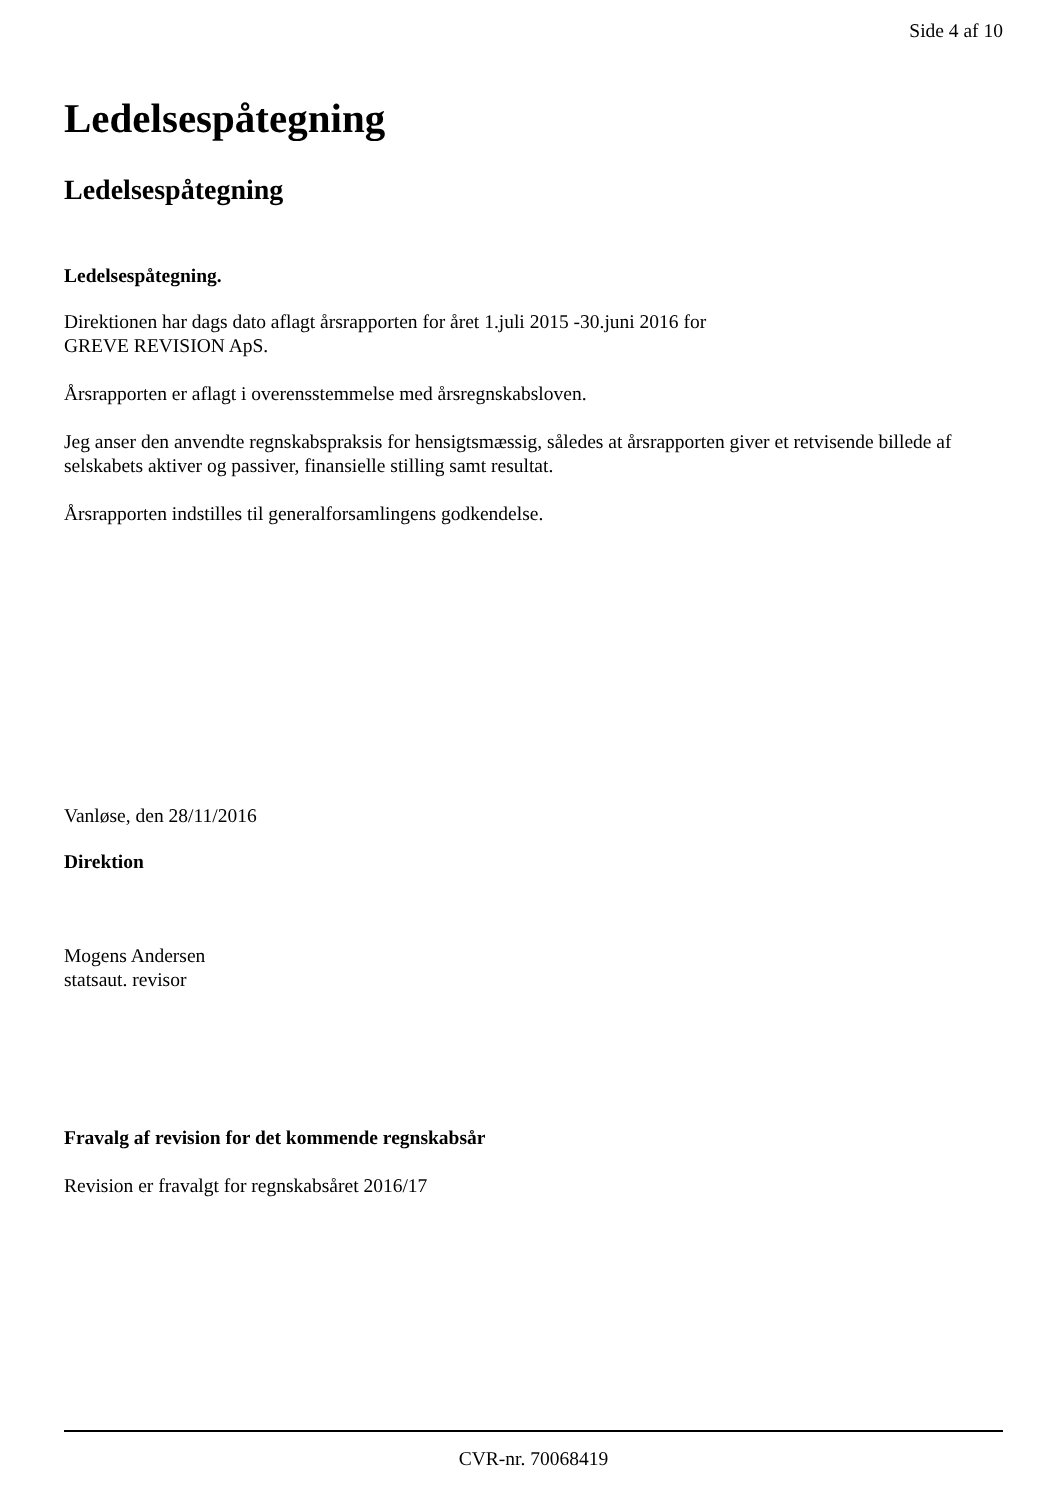Side 4 af 10
Ledelsespåtegning
Ledelsespåtegning
Ledelsespåtegning.
Direktionen har dags dato aflagt årsrapporten for året 1.juli 2015 -30.juni 2016 for
GREVE REVISION ApS.
Årsrapporten er aflagt i overensstemmelse med årsregnskabsloven.
Jeg anser den anvendte regnskabspraksis for hensigtsmæssig, således at årsrapporten giver et retvisende billede af selskabets aktiver og passiver, finansielle stilling samt resultat.
Årsrapporten indstilles til generalforsamlingens godkendelse.
Vanløse, den 28/11/2016
Direktion
Mogens Andersen
statsaut. revisor
Fravalg af revision for det kommende regnskabsår
Revision er fravalgt for regnskabsåret 2016/17
CVR-nr. 70068419